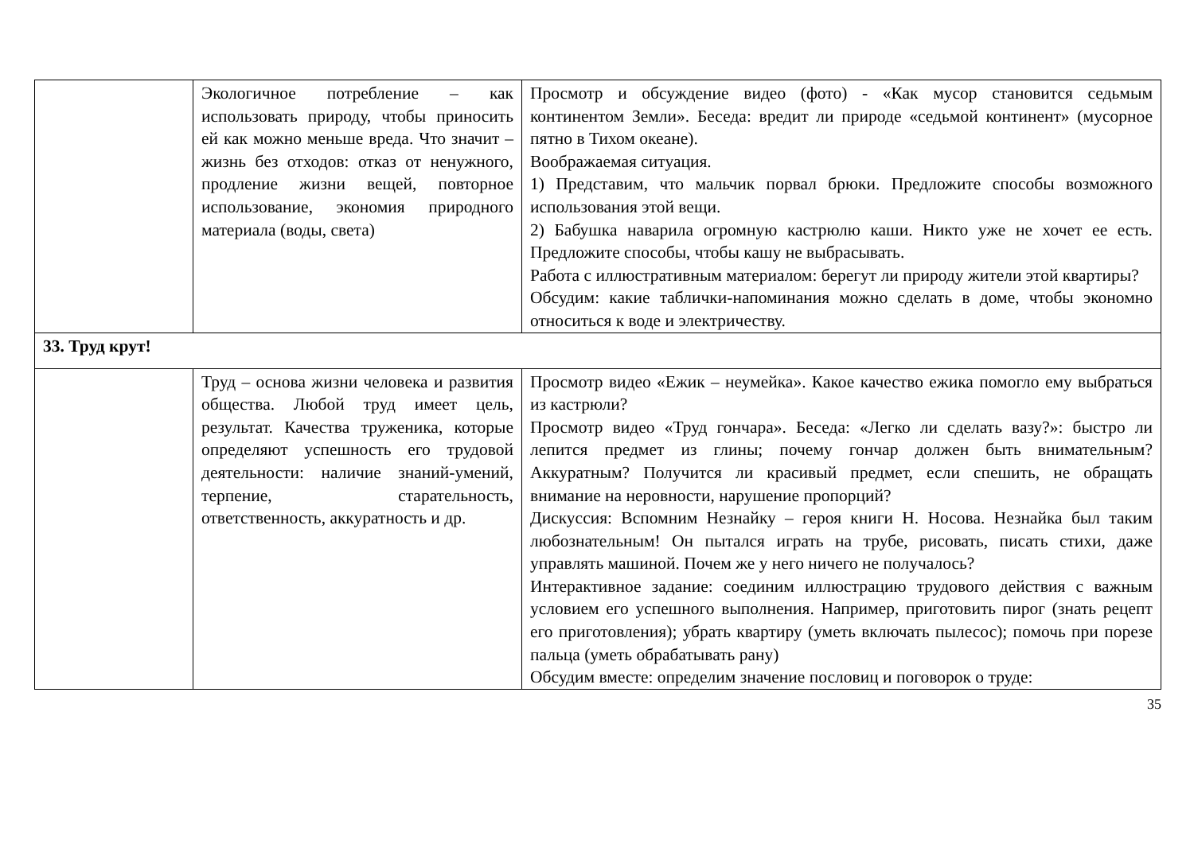| | Экологичное потребление – как использовать природу, чтобы приносить ей как можно меньше вреда. Что значит – жизнь без отходов: отказ от ненужного, продление жизни вещей, повторное использование, экономия природного материала (воды, света) | Просмотр и обсуждение видео (фото) - «Как мусор становится седьмым континентом Земли». Беседа: вредит ли природе «седьмой континент» (мусорное пятно в Тихом океане). Воображаемая ситуация. 1) Представим, что мальчик порвал брюки. Предложите способы возможного использования этой вещи. 2) Бабушка наварила огромную кастрюлю каши. Никто уже не хочет ее есть. Предложите способы, чтобы кашу не выбрасывать. Работа с иллюстративным материалом: берегут ли природу жители этой квартиры? Обсудим: какие таблички-напоминания можно сделать в доме, чтобы экономно относиться к воде и электричеству. |
| 33. Труд крут! | | |
| | Труд – основа жизни человека и развития общества. Любой труд имеет цель, результат. Качества труженика, которые определяют успешность его трудовой деятельности: наличие знаний-умений, терпение, старательность, ответственность, аккуратность и др. | Просмотр видео «Ежик – неумейка». Какое качество ежика помогло ему выбраться из кастрюли? Просмотр видео «Труд гончара». Беседа: «Легко ли сделать вазу?»: быстро ли лепится предмет из глины; почему гончар должен быть внимательным? Аккуратным? Получится ли красивый предмет, если спешить, не обращать внимание на неровности, нарушение пропорций? Дискуссия: Вспомним Незнайку – героя книги Н. Носова. Незнайка был таким любознательным! Он пытался играть на трубе, рисовать, писать стихи, даже управлять машиной. Почем же у него ничего не получалось? Интерактивное задание: соединим иллюстрацию трудового действия с важным условием его успешного выполнения. Например, приготовить пирог (знать рецепт его приготовления); убрать квартиру (уметь включать пылесос); помочь при порезе пальца (уметь обрабатывать рану) Обсудим вместе: определим значение пословиц и поговорок о труде: |
35